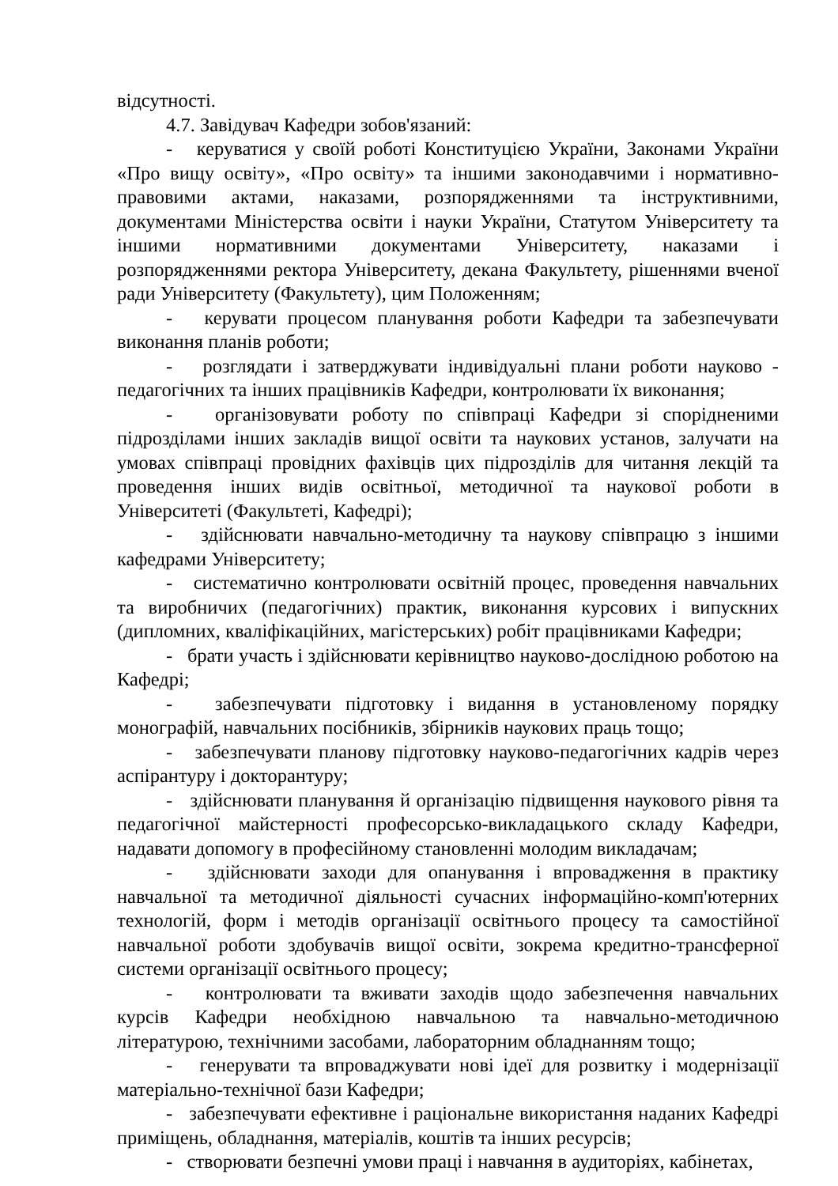відсутності.
4.7. Завідувач Кафедри зобов'язаний:
- керуватися у своїй роботі Конституцією України, Законами України «Про вищу освіту», «Про освіту» та іншими законодавчими і нормативно-правовими актами, наказами, розпорядженнями та інструктивними, документами Міністерства освіти і науки України, Статутом Університету та іншими нормативними документами Університету, наказами і розпорядженнями ректора Університету, декана Факультету, рішеннями вченої ради Університету (Факультету), цим Положенням;
- керувати процесом планування роботи Кафедри та забезпечувати виконання планів роботи;
- розглядати і затверджувати індивідуальні плани роботи науково - педагогічних та інших працівників Кафедри, контролювати їх виконання;
- організовувати роботу по співпраці Кафедри зі спорідненими підрозділами інших закладів вищої освіти та наукових установ, залучати на умовах співпраці провідних фахівців цих підрозділів для читання лекцій та проведення інших видів освітньої, методичної та наукової роботи в Університеті (Факультеті, Кафедрі);
- здійснювати навчально-методичну та наукову співпрацю з іншими кафедрами Університету;
- систематично контролювати освітній процес, проведення навчальних та виробничих (педагогічних) практик, виконання курсових і випускних (дипломних, кваліфікаційних, магістерських) робіт працівниками Кафедри;
- брати участь і здійснювати керівництво науково-дослідною роботою на Кафедрі;
- забезпечувати підготовку і видання в установленому порядку монографій, навчальних посібників, збірників наукових праць тощо;
- забезпечувати планову підготовку науково-педагогічних кадрів через аспірантуру і докторантуру;
- здійснювати планування й організацію підвищення наукового рівня та педагогічної майстерності професорсько-викладацького складу Кафедри, надавати допомогу в професійному становленні молодим викладачам;
- здійснювати заходи для опанування і впровадження в практику навчальної та методичної діяльності сучасних інформаційно-комп'ютерних технологій, форм і методів організації освітнього процесу та самостійної навчальної роботи здобувачів вищої освіти, зокрема кредитно-трансферної системи організації освітнього процесу;
- контролювати та вживати заходів щодо забезпечення навчальних курсів Кафедри необхідною навчальною та навчально-методичною літературою, технічними засобами, лабораторним обладнанням тощо;
- генерувати та впроваджувати нові ідеї для розвитку і модернізації матеріально-технічної бази Кафедри;
- забезпечувати ефективне і раціональне використання наданих Кафедрі приміщень, обладнання, матеріалів, коштів та інших ресурсів;
- створювати безпечні умови праці і навчання в аудиторіях, кабінетах,